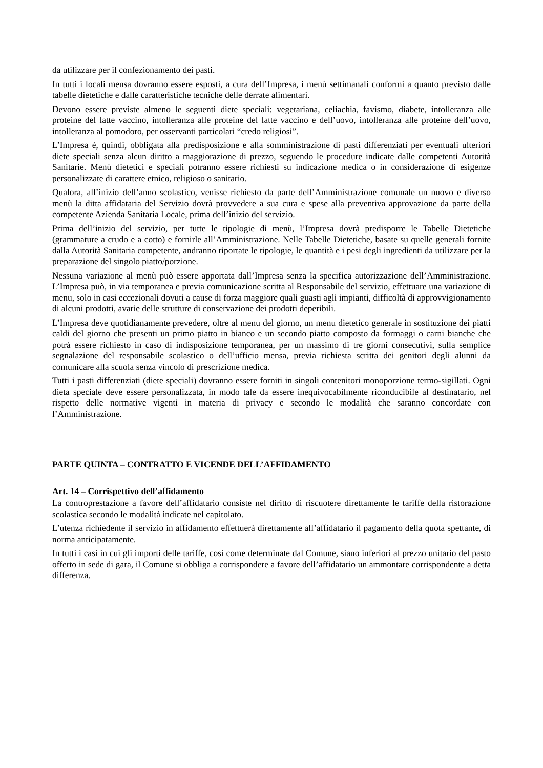da utilizzare per il confezionamento dei pasti.
In tutti i locali mensa dovranno essere esposti, a cura dell’Impresa, i menù settimanali conformi a quanto previsto dalle tabelle dietetiche e dalle caratteristiche tecniche delle derrate alimentari.
Devono essere previste almeno le seguenti diete speciali: vegetariana, celiachia, favismo, diabete, intolleranza alle proteine del latte vaccino, intolleranza alle proteine del latte vaccino e dell’uovo, intolleranza alle proteine dell’uovo, intolleranza al pomodoro, per osservanti particolari “credo religiosi”.
L’Impresa è, quindi, obbligata alla predisposizione e alla somministrazione di pasti differenziati per eventuali ulteriori diete speciali senza alcun diritto a maggiorazione di prezzo, seguendo le procedure indicate dalle competenti Autorità Sanitarie. Menù dietetici e speciali potranno essere richiesti su indicazione medica o in considerazione di esigenze personalizzate di carattere etnico, religioso o sanitario.
Qualora, all’inizio dell’anno scolastico, venisse richiesto da parte dell’Amministrazione comunale un nuovo e diverso menù la ditta affidataria del Servizio dovrà provvedere a sua cura e spese alla preventiva approvazione da parte della competente Azienda Sanitaria Locale, prima dell’inizio del servizio.
Prima dell’inizio del servizio, per tutte le tipologie di menù, l’Impresa dovrà predisporre le Tabelle Dietetiche (grammature a crudo e a cotto) e fornirle all’Amministrazione. Nelle Tabelle Dietetiche, basate su quelle generali fornite dalla Autorità Sanitaria competente, andranno riportate le tipologie, le quantità e i pesi degli ingredienti da utilizzare per la preparazione del singolo piatto/porzione.
Nessuna variazione al menù può essere apportata dall’Impresa senza la specifica autorizzazione dell’Amministrazione. L’Impresa può, in via temporanea e previa comunicazione scritta al Responsabile del servizio, effettuare una variazione di menu, solo in casi eccezionali dovuti a cause di forza maggiore quali guasti agli impianti, difficoltà di approvvigionamento di alcuni prodotti, avarie delle strutture di conservazione dei prodotti deperibili.
L’Impresa deve quotidianamente prevedere, oltre al menu del giorno, un menu dietetico generale in sostituzione dei piatti caldi del giorno che presenti un primo piatto in bianco e un secondo piatto composto da formaggi o carni bianche che potrà essere richiesto in caso di indisposizione temporanea, per un massimo di tre giorni consecutivi, sulla semplice segnalazione del responsabile scolastico o dell’ufficio mensa, previa richiesta scritta dei genitori degli alunni da comunicare alla scuola senza vincolo di prescrizione medica.
Tutti i pasti differenziati (diete speciali) dovranno essere forniti in singoli contenitori monoporzione termo-sigillati. Ogni dieta speciale deve essere personalizzata, in modo tale da essere inequivocabilmente riconducibile al destinatario, nel rispetto delle normative vigenti in materia di privacy e secondo le modalità che saranno concordate con l’Amministrazione.
PARTE QUINTA – CONTRATTO E VICENDE DELL’AFFIDAMENTO
Art. 14 – Corrispettivo dell’affidamento
La controprestazione a favore dell’affidatario consiste nel diritto di riscuotere direttamente le tariffe della ristorazione scolastica secondo le modalità indicate nel capitolato.
L’utenza richiedente il servizio in affidamento effettuerà direttamente all’affidatario il pagamento della quota spettante, di norma anticipatamente.
In tutti i casi in cui gli importi delle tariffe, così come determinate dal Comune, siano inferiori al prezzo unitario del pasto offerto in sede di gara, il Comune si obbliga a corrispondere a favore dell’affidatario un ammontare corrispondente a detta differenza.